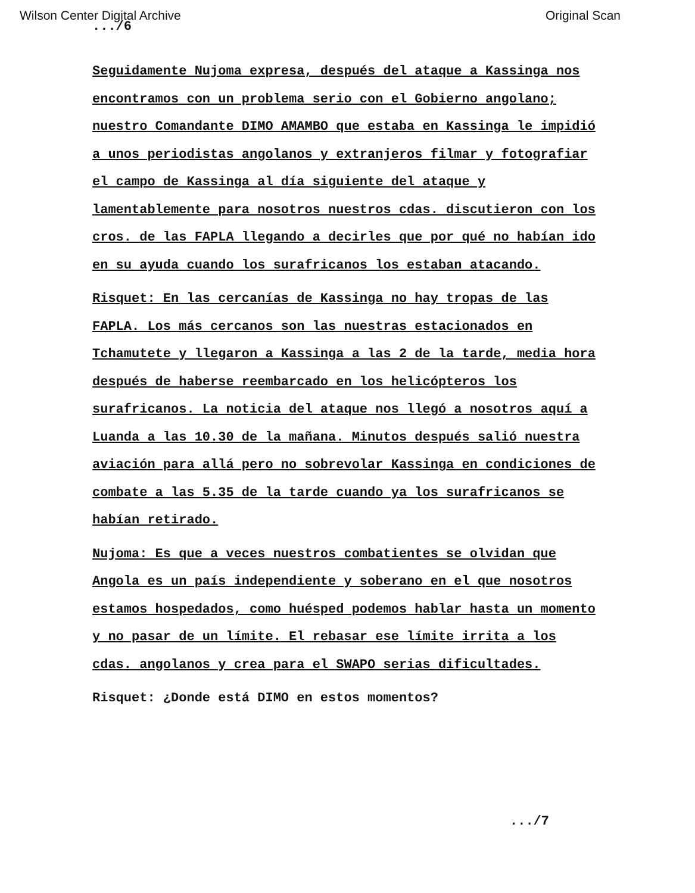Wilson Center Digital Archive Original Scan
.../6
Seguidamente Nujoma expresa, después del ataque a Kassinga nos encontramos con un problema serio con el Gobierno angolano; nuestro Comandante DIMO AMAMBO que estaba en Kassinga le impidió a unos periodistas angolanos y extranjeros filmar y fotografiar el campo de Kassinga al día siguiente del ataque y lamentablemente para nosotros nuestros cdas. discutieron con los cros. de las FAPLA llegando a decirles que por qué no habían ido en su ayuda cuando los surafricanos los estaban atacando.
Risquet: En las cercanías de Kassinga no hay tropas de las FAPLA. Los más cercanos son las nuestras estacionados en Tchamutete y llegaron a Kassinga a las 2 de la tarde, media hora después de haberse reembarcado en los helicópteros los surafricanos. La noticia del ataque nos llegó a nosotros aquí a Luanda a las 10.30 de la mañana. Minutos después salió nuestra aviación para allá pero no sobrevolar Kassinga en condiciones de combate a las 5.35 de la tarde cuando ya los surafricanos se habían retirado.
Nujoma: Es que a veces nuestros combatientes se olvidan que Angola es un país independiente y soberano en el que nosotros estamos hospedados, como huésped podemos hablar hasta un momento y no pasar de un límite. El rebasar ese límite irrita a los cdas. angolanos y crea para el SWAPO serias dificultades.
Risquet: ¿Donde está DIMO en estos momentos?
.../7